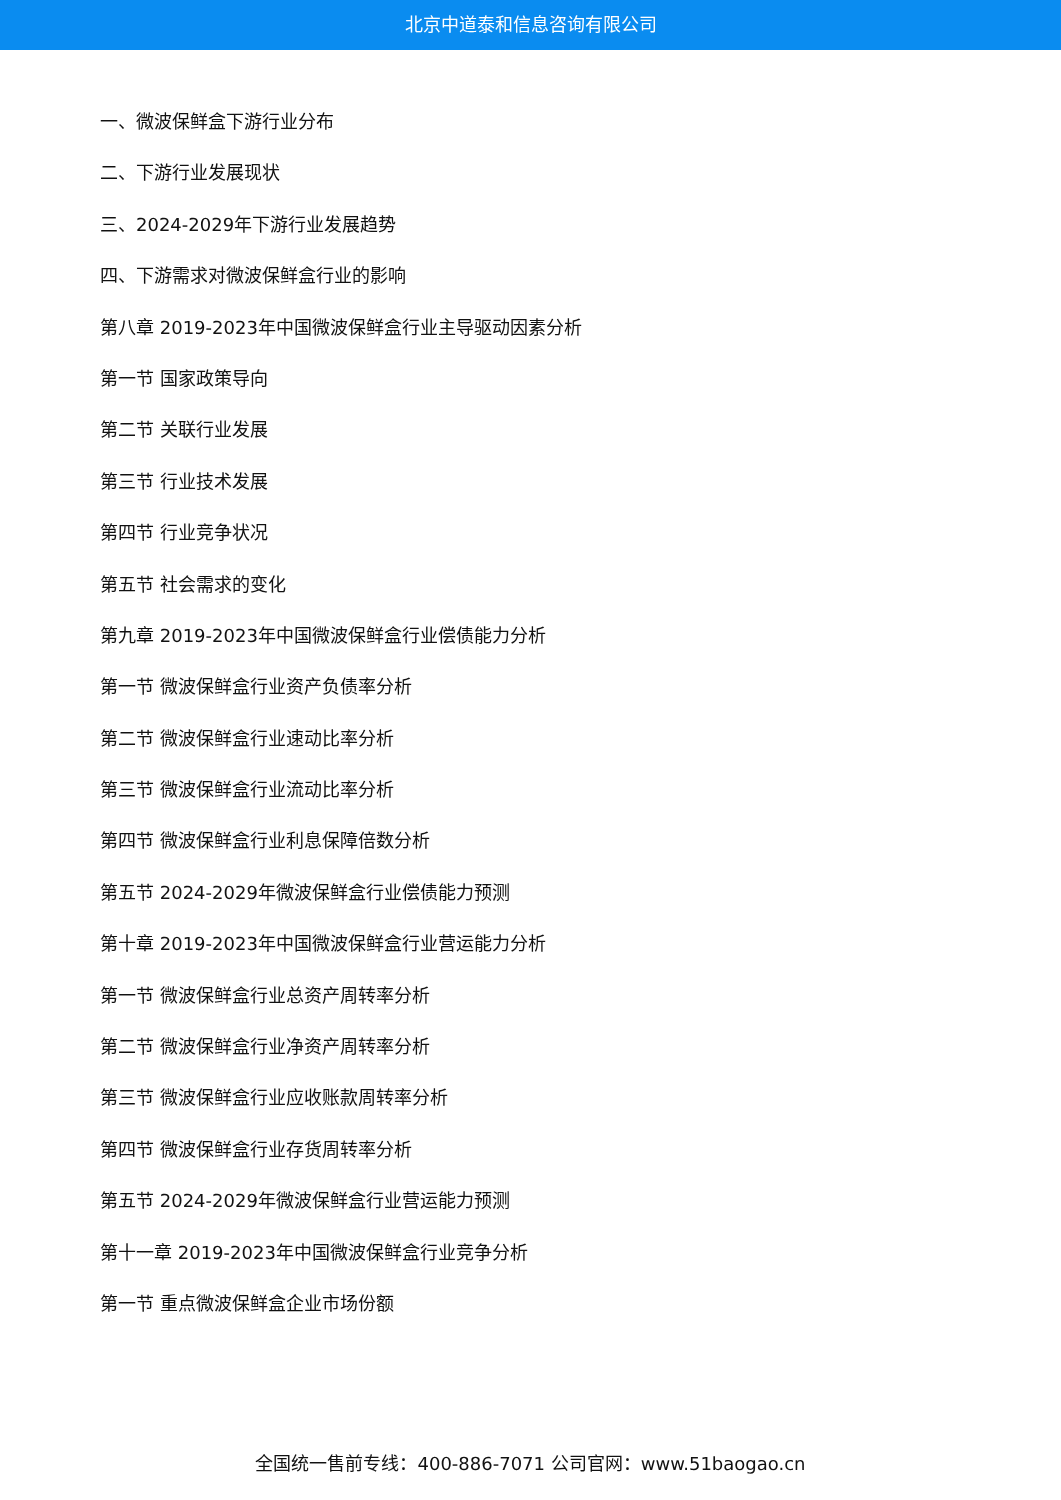北京中道泰和信息咨询有限公司
一、微波保鲜盒下游行业分布
二、下游行业发展现状
三、2024-2029年下游行业发展趋势
四、下游需求对微波保鲜盒行业的影响
第八章 2019-2023年中国微波保鲜盒行业主导驱动因素分析
第一节 国家政策导向
第二节 关联行业发展
第三节 行业技术发展
第四节 行业竞争状况
第五节 社会需求的变化
第九章 2019-2023年中国微波保鲜盒行业偿债能力分析
第一节 微波保鲜盒行业资产负债率分析
第二节 微波保鲜盒行业速动比率分析
第三节 微波保鲜盒行业流动比率分析
第四节 微波保鲜盒行业利息保障倍数分析
第五节 2024-2029年微波保鲜盒行业偿债能力预测
第十章 2019-2023年中国微波保鲜盒行业营运能力分析
第一节 微波保鲜盒行业总资产周转率分析
第二节 微波保鲜盒行业净资产周转率分析
第三节 微波保鲜盒行业应收账款周转率分析
第四节 微波保鲜盒行业存货周转率分析
第五节 2024-2029年微波保鲜盒行业营运能力预测
第十一章 2019-2023年中国微波保鲜盒行业竞争分析
第一节 重点微波保鲜盒企业市场份额
全国统一售前专线：400-886-7071 公司官网：www.51baogao.cn